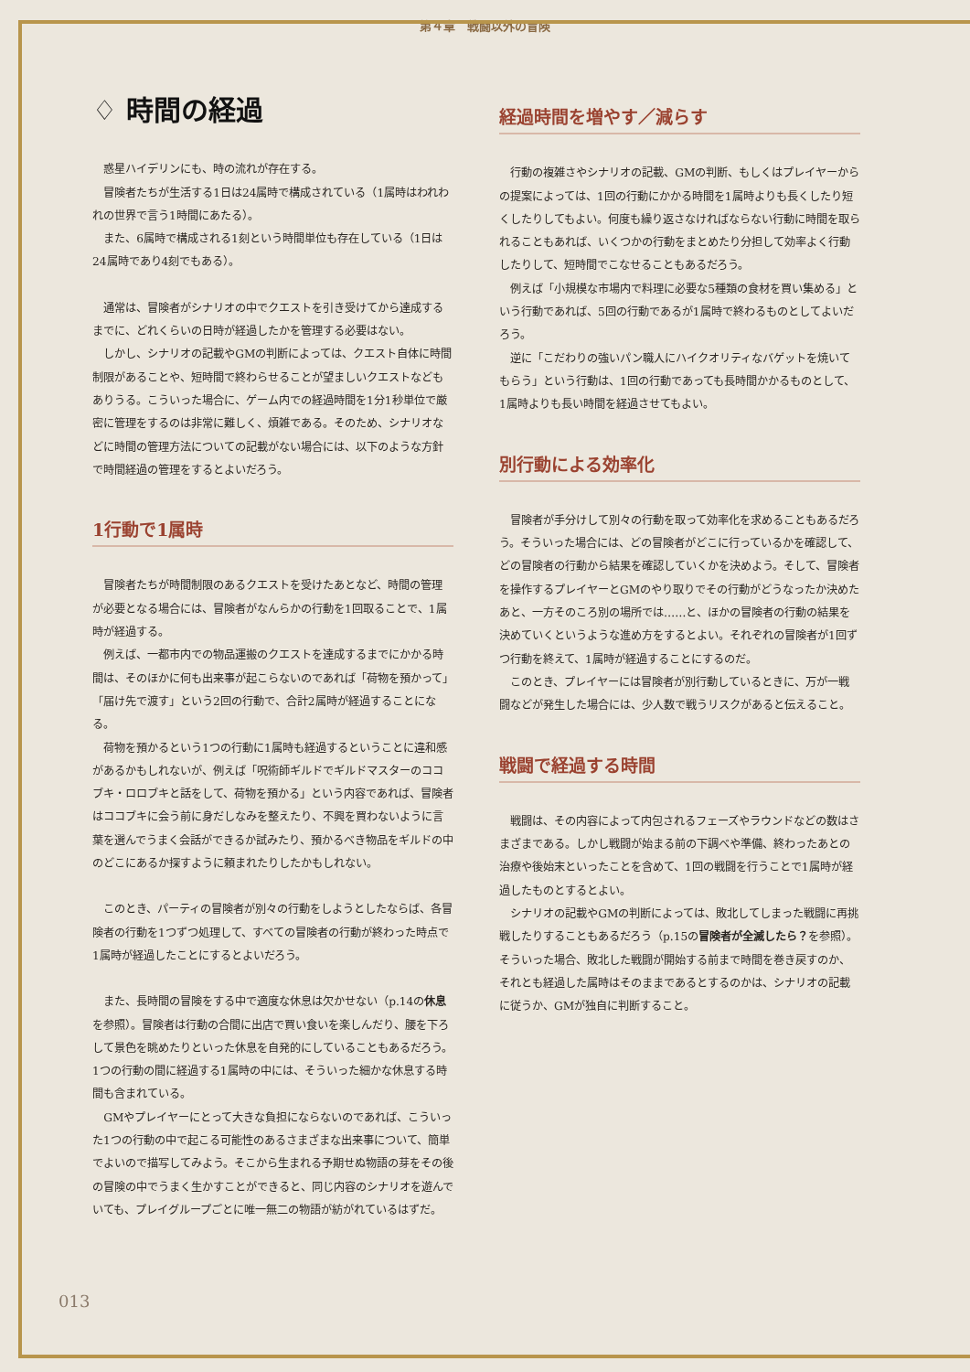第４章　戦闘以外の冒険
♢ 時間の経過
惑星ハイデリンにも、時の流れが存在する。
冒険者たちが生活する1日は24属時で構成されている（1属時はわれわれの世界で言う1時間にあたる）。
また、6属時で構成される1刻という時間単位も存在している（1日は24属時であり4刻でもある）。
通常は、冒険者がシナリオの中でクエストを引き受けてから達成するまでに、どれくらいの日時が経過したかを管理する必要はない。
しかし、シナリオの記載やGMの判断によっては、クエスト自体に時間制限があることや、短時間で終わらせることが望ましいクエストなどもありうる。こういった場合に、ゲーム内での経過時間を1分1秒単位で厳密に管理をするのは非常に難しく、煩雑である。そのため、シナリオなどに時間の管理方法についての記載がない場合には、以下のような方針で時間経過の管理をするとよいだろう。
1行動で1属時
冒険者たちが時間制限のあるクエストを受けたあとなど、時間の管理が必要となる場合には、冒険者がなんらかの行動を1回取ることで、1属時が経過する。
例えば、一都市内での物品運搬のクエストを達成するまでにかかる時間は、そのほかに何も出来事が起こらないのであれば「荷物を預かって」「届け先で渡す」という2回の行動で、合計2属時が経過することになる。
荷物を預かるという1つの行動に1属時も経過するということに違和感があるかもしれないが、例えば「呪術師ギルドでギルドマスターのココブキ・ロロブキと話をして、荷物を預かる」という内容であれば、冒険者はココブキに会う前に身だしなみを整えたり、不興を買わないように言葉を選んでうまく会話ができるか試みたり、預かるべき物品をギルドの中のどこにあるか探すように頼まれたりしたかもしれない。
このとき、パーティの冒険者が別々の行動をしようとしたならば、各冒険者の行動を1つずつ処理して、すべての冒険者の行動が終わった時点で1属時が経過したことにするとよいだろう。
また、長時間の冒険をする中で適度な休息は欠かせない（p.14の休息を参照）。冒険者は行動の合間に出店で買い食いを楽しんだり、腰を下ろして景色を眺めたりといった休息を自発的にしていることもあるだろう。1つの行動の間に経過する1属時の中には、そういった細かな休息する時間も含まれている。
GMやプレイヤーにとって大きな負担にならないのであれば、こういった1つの行動の中で起こる可能性のあるさまざまな出来事について、簡単でよいので描写してみよう。そこから生まれる予期せぬ物語の芽をその後の冒険の中でうまく生かすことができると、同じ内容のシナリオを遊んでいても、プレイグループごとに唯一無二の物語が紡がれているはずだ。
経過時間を増やす／減らす
行動の複雑さやシナリオの記載、GMの判断、もしくはプレイヤーからの提案によっては、1回の行動にかかる時間を1属時よりも長くしたり短くしたりしてもよい。何度も繰り返さなければならない行動に時間を取られることもあれば、いくつかの行動をまとめたり分担して効率よく行動したりして、短時間でこなせることもあるだろう。
例えば「小規模な市場内で料理に必要な5種類の食材を買い集める」という行動であれば、5回の行動であるが1属時で終わるものとしてよいだろう。
逆に「こだわりの強いパン職人にハイクオリティなバゲットを焼いてもらう」という行動は、1回の行動であっても長時間かかるものとして、1属時よりも長い時間を経過させてもよい。
別行動による効率化
冒険者が手分けして別々の行動を取って効率化を求めることもあるだろう。そういった場合には、どの冒険者がどこに行っているかを確認して、どの冒険者の行動から結果を確認していくかを決めよう。そして、冒険者を操作するプレイヤーとGMのやり取りでその行動がどうなったか決めたあと、一方そのころ別の場所では……と、ほかの冒険者の行動の結果を決めていくというような進め方をするとよい。それぞれの冒険者が1回ずつ行動を終えて、1属時が経過することにするのだ。
このとき、プレイヤーには冒険者が別行動しているときに、万が一戦闘などが発生した場合には、少人数で戦うリスクがあると伝えること。
戦闘で経過する時間
戦闘は、その内容によって内包されるフェーズやラウンドなどの数はさまざまである。しかし戦闘が始まる前の下調べや準備、終わったあとの治療や後始末といったことを含めて、1回の戦闘を行うことで1属時が経過したものとするとよい。
シナリオの記載やGMの判断によっては、敗北してしまった戦闘に再挑戦したりすることもあるだろう（p.15の冒険者が全滅したら？を参照）。そういった場合、敗北した戦闘が開始する前まで時間を巻き戻すのか、それとも経過した属時はそのままであるとするのかは、シナリオの記載に従うか、GMが独自に判断すること。
013